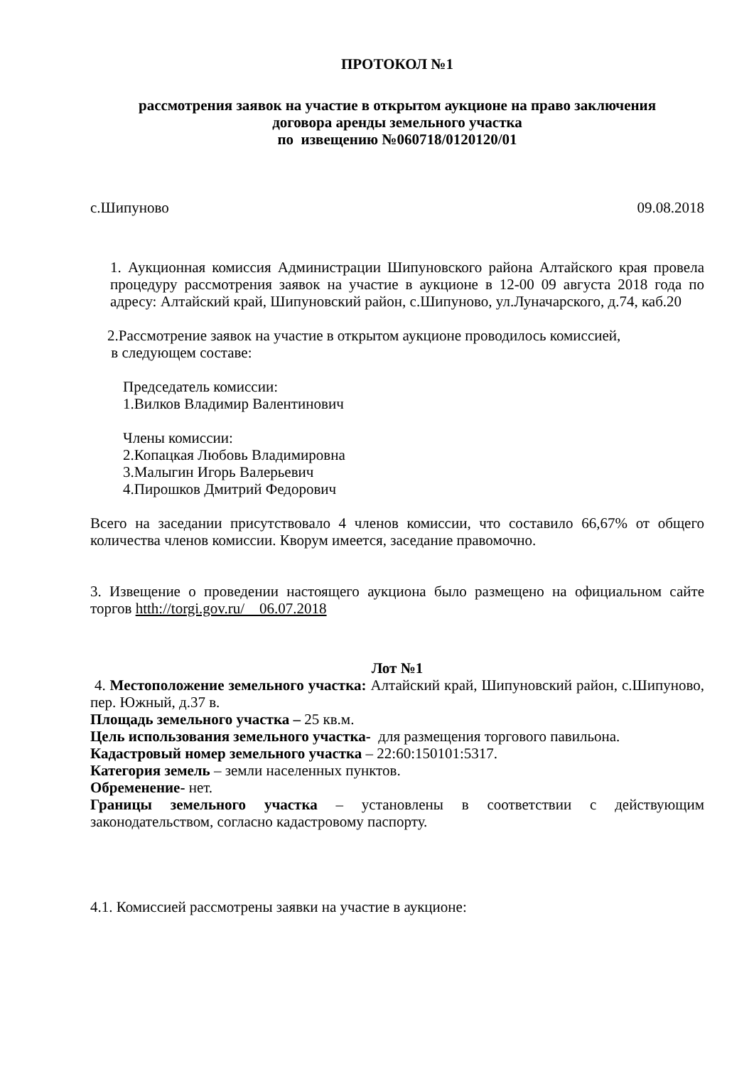ПРОТОКОЛ №1
рассмотрения заявок на участие в открытом аукционе на право заключения
договора аренды земельного участка
по извещению №060718/0120120/01
с.Шипуново 09.08.2018
1. Аукционная комиссия Администрации Шипуновского района Алтайского края провела процедуру рассмотрения заявок на участие в аукционе в 12-00 09 августа 2018 года по адресу: Алтайский край, Шипуновский район, с.Шипуново, ул.Луначарского, д.74, каб.20
2.Рассмотрение заявок на участие в открытом аукционе проводилось комиссией,
в следующем составе:
Председатель комиссии:
1.Вилков Владимир Валентинович
Члены комиссии:
2.Копацкая Любовь Владимировна
3.Малыгин Игорь Валерьевич
4.Пирошков Дмитрий Федорович
Всего на заседании присутствовало 4 членов комиссии, что составило 66,67% от общего количества членов комиссии. Кворум имеется, заседание правомочно.
3. Извещение о проведении настоящего аукциона было размещено на официальном сайте торгов htth://torgi.gov.ru/ 06.07.2018
Лот №1
4. Местоположение земельного участка: Алтайский край, Шипуновский район, с.Шипуново, пер. Южный, д.37 в.
Площадь земельного участка – 25 кв.м.
Цель использования земельного участка- для размещения торгового павильона.
Кадастровый номер земельного участка – 22:60:150101:5317.
Категория земель – земли населенных пунктов.
Обременение- нет.
Границы земельного участка – установлены в соответствии с действующим законодательством, согласно кадастровому паспорту.
4.1. Комиссией рассмотрены заявки на участие в аукционе: